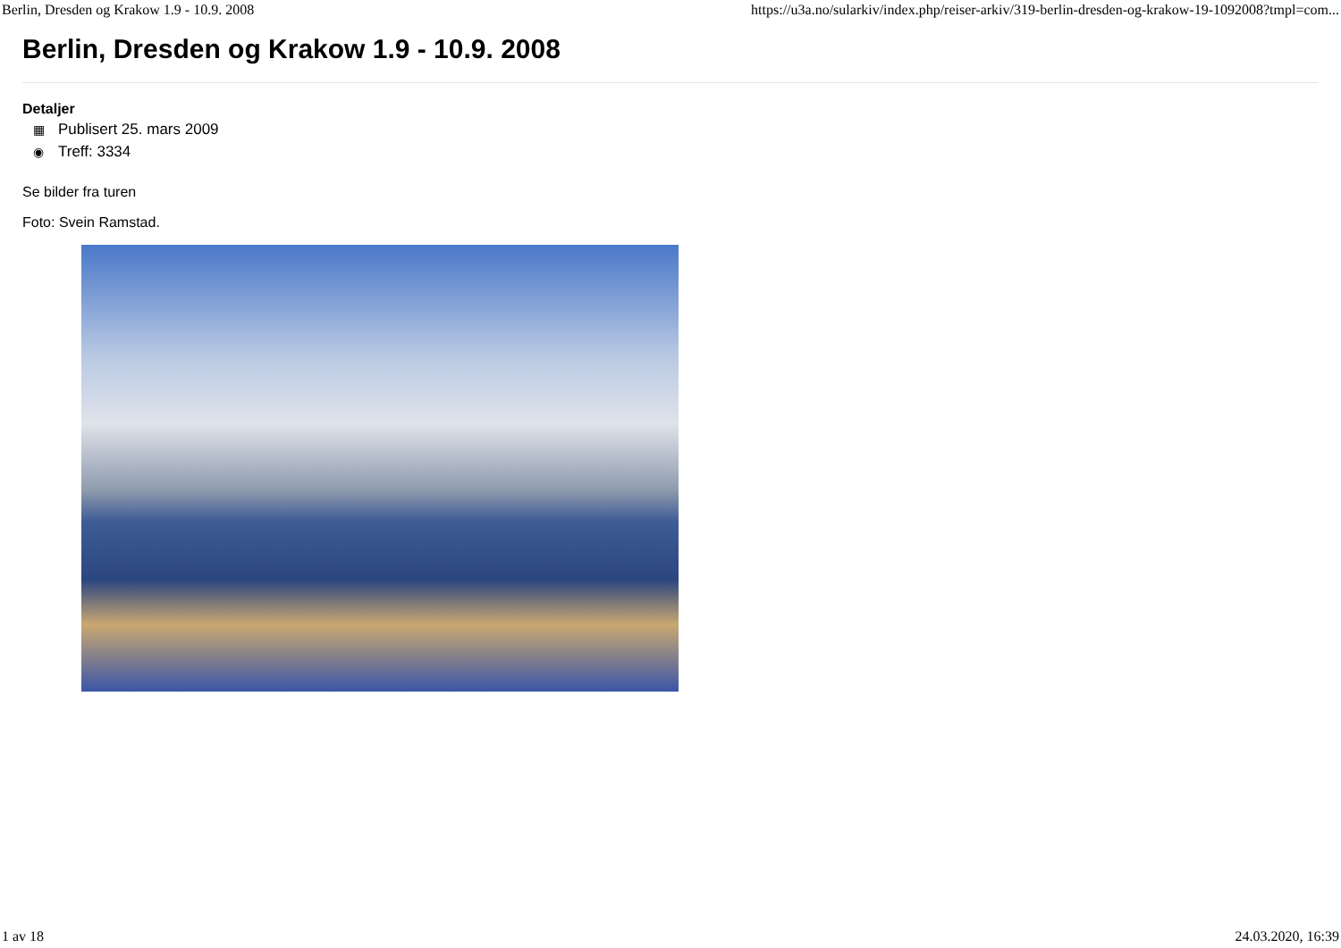Berlin, Dresden og Krakow 1.9 - 10.9. 2008 https://u3a.no/sularkiv/index.php/reiser-arkiv/319-berlin-dresden-og-krakow-19-1092008?tmpl=com...
Berlin, Dresden og Krakow 1.9 - 10.9. 2008
Detaljer
▦ Publisert 25. mars 2009
◉ Treff: 3334
Se bilder fra turen
Foto: Svein Ramstad.
1 av 18 24.03.2020, 16:39